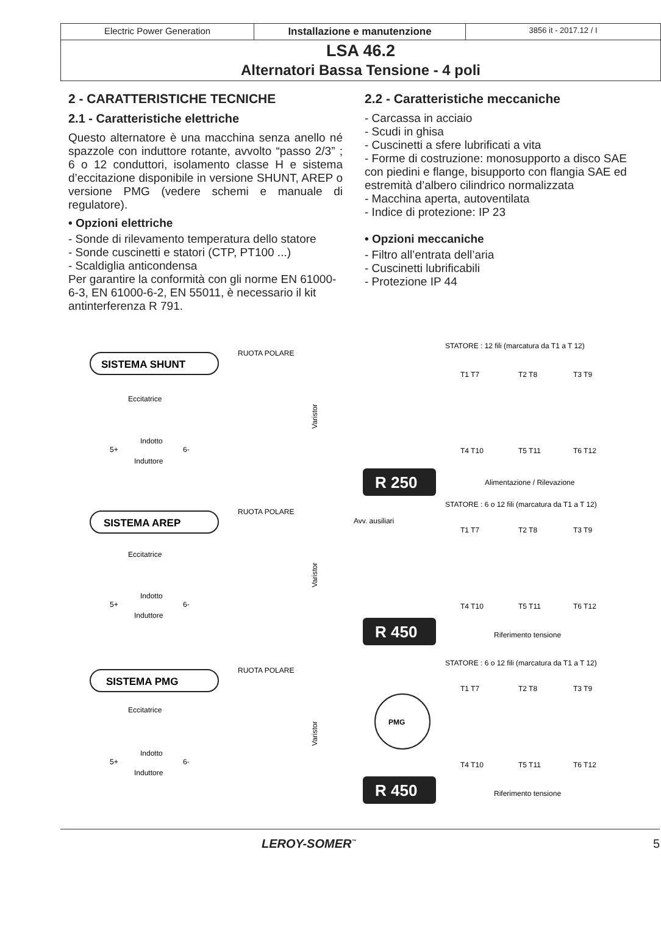Electric Power Generation Installazione e manutenzione
3856 it - 2017.12 / I
LSA 46.2
Alternatori Bassa Tensione - 4 poli
2 - CARATTERISTICHE TECNICHE
2.1 - Caratteristiche elettriche
Questo alternatore è una macchina senza anello né spazzole con induttore rotante, avvolto “passo 2/3” ; 6 o 12 conduttori, isolamento classe H e sistema d’eccitazione disponibile in versione SHUNT, AREP o versione PMG (vedere schemi e manuale di regulatore).
• Opzioni elettriche
- Sonde di rilevamento temperatura dello statore
- Sonde cuscinetti e statori (CTP, PT100 ...)
- Scaldiglia anticondensa
Per garantire la conformità con gli norme EN 61000-6-3, EN 61000-6-2, EN 55011, è necessario il kit antinterferenza R 791.
2.2 - Caratteristiche meccaniche
- Carcassa in acciaio
- Scudi in ghisa
- Cuscinetti a sfere lubrificati a vita
- Forme di costruzione: monosupporto a disco SAE con piedini e flange, bisupporto con flangia SAE ed estremità d’albero cilindrico normalizzata
- Macchina aperta, autoventilata
- Indice di protezione: IP 23
• Opzioni meccaniche
- Filtro all’entrata dell’aria
- Cuscinetti lubrificabili
- Protezione IP 44
SISTEMA SHUNT
RUOTA POLARE
Eccitatrice
Indotto
5+
6-
Induttore
Varistor
R 250
STATORE : 12 fili (marcatura da T1 a T 12)
Alimentazione / Rilevazione
T1 T7
T2 T8
T3 T9
T4 T10
T5 T11
T6 T12
SISTEMA AREP
RUOTA POLARE
Avv. ausiliari
Eccitatrice
Indotto
5+
6-
Induttore
Varistor
R 450
STATORE : 6 o 12 fili (marcatura da T1 a T 12)
Riferimento tensione
T1 T7
T2 T8
T3 T9
T4 T10
T5 T11
T6 T12
SISTEMA PMG
RUOTA POLARE
Eccitatrice
Indotto
5+
6-
Induttore
Varistor
PMG
R 450
STATORE : 6 o 12 fili (marcatura da T1 a T 12)
Riferimento tensione
T1 T7
T2 T8
T3 T9
T4 T10
T5 T11
T6 T12
LEROY-SOMER<sup>™</sup> 5